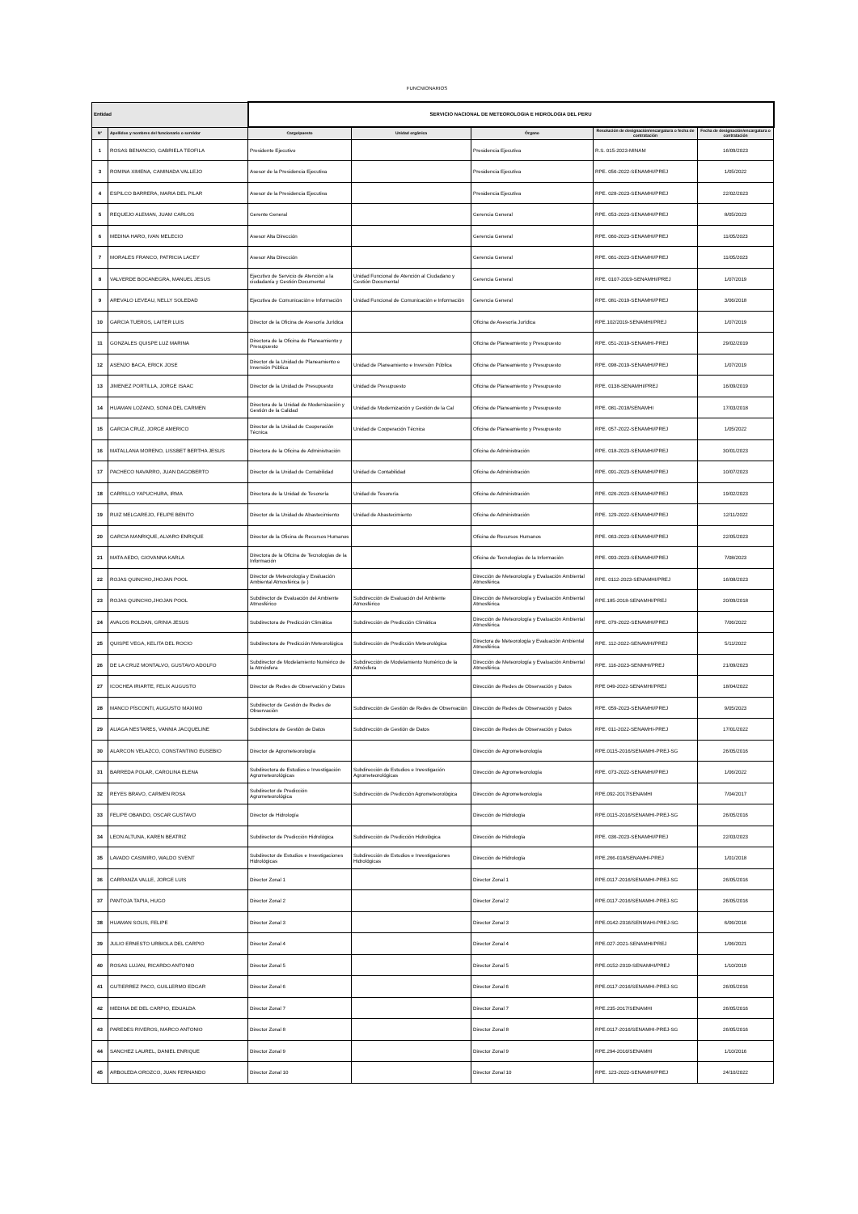FUNCNIONARIOS
| Entidad | | SERVICIO NACIONAL DE METEOROLOGIA E HIDROLOGIA DEL PERU | | | | |
| --- | --- | --- | --- | --- | --- | --- |
| N° | Apellidos y nombres del funcionario o servidor | Cargo/puesto | Unidad orgánica | Órgano | Resolución de designación/encargatura o fecha de contratación | Fecha de designación/encargatura o contratación |
| 1 | ROSAS BENANCIO, GABRIELA TEOFILA | Presidente Ejecutivo | | Presidencia Ejecutiva | R.S. 015-2023-MINAM | 16/09/2023 |
| 3 | ROMINA XIMENA, CAMINADA VALLEJO | Asesor de la Presidencia Ejecutiva | | Presidencia Ejecutiva | RPE. 056-2022-SENAMHI/PREJ | 1/05/2022 |
| 4 | ESPILCO BARRERA, MARIA DEL PILAR | Asesor de la Presidencia Ejecutiva | | Presidencia Ejecutiva | RPE. 028-2023-SENAMHI/PREJ | 22/02/2023 |
| 5 | REQUEJO ALEMAN, JUAM CARLOS | Gerente General | | Gerencia General | RPE. 053-2023-SENAMHI/PREJ | 8/05/2023 |
| 6 | MEDINA HARO, IVAN MELECIO | Asesor Alta Dirección | | Gerencia General | RPE. 060-2023-SENAMHI/PREJ | 11/05/2023 |
| 7 | MORALES FRANCO, PATRICIA LACEY | Asesor Alta Dirección | | Gerencia General | RPE. 061-2023-SENAMHI/PREJ | 11/05/2023 |
| 8 | VALVERDE BOCANEGRA, MANUEL JESUS | Ejecutivo de Servicio de Atención a la ciudadanía y Gestión Documental | Unidad Funcional de Atención al Ciudadano y Gestión Documental | Gerencia General | RPE. 0107-2019-SENAMHI/PREJ | 1/07/2019 |
| 9 | AREVALO LEVEAU, NELLY SOLEDAD | Ejecutiva de Comunicación e Información | Unidad Funcional de Comunicación e Información | Gerencia General | RPE. 081-2019-SENAMHI/PREJ | 3/06/2018 |
| 10 | GARCIA TUEROS, LAITER LUIS | Director de la Oficina de Asesoría Jurídica | | Oficina de Asesoría Jurídica | RPE.102/2019-SENAMHI/PREJ | 1/07/2019 |
| 11 | GONZALES QUISPE LUZ MARINA | Directora de la Oficina de Planeamiento y Presupuesto | | Oficina de Planeamiento y Presupuesto | RPE. 051-2019-SENAMHI-PREJ | 29/02/2019 |
| 12 | ASENJO BACA, ERICK JOSE | Director de la Unidad de Planeamiento e Inversión Pública | Unidad de Planeamiento e Inversión Pública | Oficina de Planeamiento y Presupuesto | RPE. 098-2019-SENAMHI/PREJ | 1/07/2019 |
| 13 | JIMENEZ PORTILLA, JORGE ISAAC | Director de la Unidad de Presupuesto | Unidad de Presupuesto | Oficina de Planeamiento y Presupuesto | RPE. 0138-SENAMHI/PREJ | 16/09/2019 |
| 14 | HUAMAN LOZANO, SONIA DEL CARMEN | Directora de la Unidad de Modernización y Gestión de la Calidad | Unidad de Modernización y Gestión de la Cal | Oficina de Planeamiento y Presupuesto | RPE. 081-2018/SENAMHI | 17/03/2018 |
| 15 | GARCIA CRUZ, JORGE AMERICO | Director de la Unidad de Cooperación Técnica | Unidad de Cooperación Técnica | Oficina de Planeamiento y Presupuesto | RPE. 057-2022-SENAMHI/PREJ | 1/05/2022 |
| 16 | MATALLANA MORENO, LISSBET BERTHA JESUS | Directora de la Oficina de Administración | | Oficina de Administración | RPE. 018-2023-SENAMHI/PREJ | 30/01/2023 |
| 17 | PACHECO NAVARRO, JUAN DAGOBERTO | Director de la Unidad de Contabilidad | Unidad de Contabilidad | Oficina de Administración | RPE. 091-2023-SENAMHI/PREJ | 10/07/2023 |
| 18 | CARRILLO YAPUCHURA, IRMA | Directora de la Unidad de Tesorería | Unidad de Tesorería | Oficina de Administración | RPE. 026-2023-SENAMHI/PREJ | 19/02/2023 |
| 19 | RUIZ MELGAREJO, FELIPE BENITO | Director de la Unidad de Abastecimiento | Unidad de Abastecimiento | Oficina de Administración | RPE. 129-2022-SENAMHI/PREJ | 12/11/2022 |
| 20 | GARCIA MANRIQUE, ALVARO ENRIQUE | Director de la Oficina de Recursos Humanos | | Oficina de Recursos Humanos | RPE. 063-2023-SENAMHI/PREJ | 22/05/2023 |
| 21 | MATA AEDO, GIOVANNA KARLA | Directora de la Oficina de Tecnologías de la Información | | Oficina de Tecnologías de la Información | RPE. 093-2023-SENAMHI/PREJ | 7/08/2023 |
| 22 | ROJAS QUINCHO,JHOJAN POOL | Director de Meteorología y Evaluación Ambiental Atmosférica (e ) | | Dirección de Meteorología y Evaluación Ambiental Atmosférica | RPE. 0112-2023-SENAMHI/PREJ | 16/08/2023 |
| 23 | ROJAS QUINCHO,JHOJAN POOL | Subdirector de Evaluación del Ambiente Atmosférico | Subdirección de Evaluación del Ambiente Atmosférico | Dirección de Meteorología y Evaluación Ambiental Atmosférica | RPE.185-2018-SENAMHI/PREJ | 20/09/2018 |
| 24 | AVALOS ROLDAN, GRINIA JESUS | Subdirectora de Predicción Climática | Subdirección de Predicción Climática | Dirección de Meteorología y Evaluación Ambiental Atmosférica | RPE. 079-2022-SENAMHI/PREJ | 7/06/2022 |
| 25 | QUISPE VEGA, KELITA DEL ROCIO | Subdirectora de Predicción Meteorológica | Subdirección de Predicción Meteorológica | Directora de Meteorología y Evaluación Ambiental Atmosférica | RPE. 112-2022-SENAMHI/PREJ | 5/11/2022 |
| 26 | DE LA CRUZ MONTALVO, GUSTAVO ADOLFO | Subdirector de Modelamiento Numérico de la Atmósfera | Subdirección de Modelamiento Numérico de la Atmósfera | Dirección de Meteorología y Evaluación Ambiental Atmosférica | RPE. 116-2023-SENMHI/PREJ | 21/09/2023 |
| 27 | ICOCHEA IRIARTE, FELIX AUGUSTO | Director de Redes de Observación y Datos | | Dirección de Redes de Observación y Datos | RPE 049-2022-SENAMHI/PREJ | 18/04/2022 |
| 28 | MANCO PÍSCONTI, AUGUSTO MAXIMO | Subdirector de Gestión de Redes de Observación | Subdirección de Gestión de Redes de Observación | Dirección de Redes de Observación y Datos | RPE. 059-2023-SENAMHI/PREJ | 9/05/2023 |
| 29 | ALIAGA NESTARES, VANNIA JACQUELINE | Subdirectora de Gestión de Datos | Subdirección de Gestión de Datos | Dirección de Redes de Observación y Datos | RPE. 011-2022-SENAMHI-PREJ | 17/01/2022 |
| 30 | ALARCON VELAZCO, CONSTANTINO EUSEBIO | Director de Agrometeorología | | Dirección de Agrometeorología | RPE.0115-2016/SENAMHI-PREJ-SG | 26/05/2016 |
| 31 | BARREDA POLAR, CAROLINA ELENA | Subdirectora de Estudios e Investigación Agrometeorológicas | Subdirección de Estudios e Investigación Agrometeorológicas | Dirección de Agrometeorología | RPE. 073-2022-SENAMHI/PREJ | 1/06/2022 |
| 32 | REYES BRAVO, CARMEN ROSA | Subdirector de Predicción Agrometeorológica | Subdirección de Predicción Agrometeorológica | Dirección de Agrometeorología | RPE.092-2017/SENAMHI | 7/04/2017 |
| 33 | FELIPE OBANDO, OSCAR GUSTAVO | Director de Hidrología | | Dirección de Hidrología | RPE.0115-2016/SENAMHI-PREJ-SG | 26/05/2016 |
| 34 | LEON ALTUNA, KAREN BEATRIZ | Subdirector de Predicción Hidrológica | Subdirección de Predicción Hidrológica | Dirección de Hidrología | RPE. 036-2023-SENAMHI/PREJ | 22/03/2023 |
| 35 | LAVADO CASIMIRO, WALDO SVENT | Subdirector de Estudios e Investigaciones Hidrológicas | Subdirección de Estudios e Investigaciones Hidrológicas | Dirección de Hidrología | RPE.266-018/SENAMHI-PREJ | 1/01/2018 |
| 36 | CARRANZA VALLE, JORGE LUIS | Director Zonal 1 | | Director Zonal 1 | RPE.0117-2016/SENAMHI-PREJ-SG | 26/05/2016 |
| 37 | PANTOJA TAPIA, HUGO | Director Zonal 2 | | Director Zonal 2 | RPE.0117-2016/SENAMHI-PREJ-SG | 26/05/2016 |
| 38 | HUAMAN SOLIS, FELIPE | Director Zonal 3 | | Director Zonal 3 | RPE.0142-2016/SENMAHI-PREJ-SG | 6/06/2016 |
| 39 | JULIO ERNESTO URBIOLA DEL CARPIO | Director Zonal 4 | | Director Zonal 4 | RPE.027-2021-SENAMHI/PREJ | 1/06/2021 |
| 40 | ROSAS LUJAN, RICARDO ANTONIO | Director Zonal 5 | | Director Zonal 5 | RPE.0152-2019-SENAMHI/PREJ | 1/10/2019 |
| 41 | GUTIERREZ PACO, GUILLERMO EDGAR | Director Zonal 6 | | Director Zonal 6 | RPE.0117-2016/SENAMHI-PREJ-SG | 26/05/2016 |
| 42 | MEDINA DE DEL CARPIO, EDUALDA | Director Zonal 7 | | Director Zonal 7 | RPE.235-2017/SENAMHI | 26/05/2016 |
| 43 | PAREDES RIVEROS, MARCO ANTONIO | Director Zonal 8 | | Director Zonal 8 | RPE.0117-2016/SENAMHI-PREJ-SG | 26/05/2016 |
| 44 | SANCHEZ LAUREL, DANIEL ENRIQUE | Director Zonal 9 | | Director Zonal 9 | RPE.294-2016/SENAMHI | 1/10/2016 |
| 45 | ARBOLEDA OROZCO, JUAN FERNANDO | Director Zonal 10 | | Director Zonal 10 | RPE. 123-2022-SENAMHI/PREJ | 24/10/2022 |